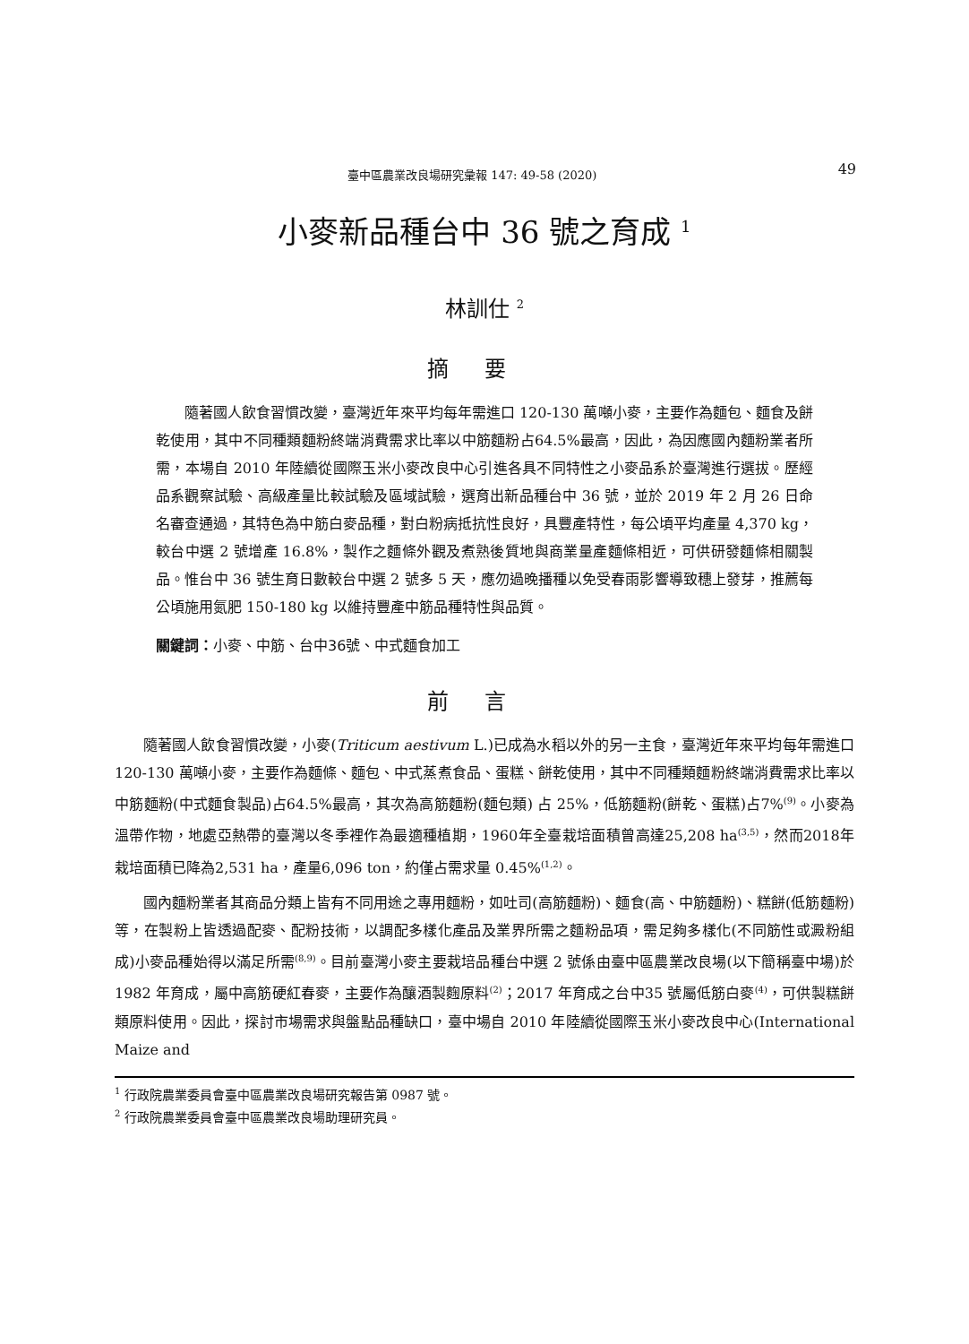臺中區農業改良場研究彙報 147: 49-58 (2020) 49
小麥新品種台中 36 號之育成 <sup>1</sup>
林訓仕 <sup>2</sup>
摘要
隨著國人飲食習慣改變，臺灣近年來平均每年需進口 120-130 萬噸小麥，主要作為麵包、麵食及餅乾使用，其中不同種類麵粉終端消費需求比率以中筋麵粉占64.5%最高，因此，為因應國內麵粉業者所需，本場自 2010 年陸續從國際玉米小麥改良中心引進各具不同特性之小麥品系於臺灣進行選拔。歷經品系觀察試驗、高級產量比較試驗及區域試驗，選育出新品種台中 36 號，並於 2019 年 2 月 26 日命名審查通過，其特色為中筋白麥品種，對白粉病抵抗性良好，具豐產特性，每公頃平均產量 4,370 kg，較台中選 2 號增產 16.8%，製作之麵條外觀及煮熟後質地與商業量產麵條相近，可供研發麵條相關製品。惟台中 36 號生育日數較台中選 2 號多 5 天，應勿過晚播種以免受春雨影響導致穗上發芽，推薦每公頃施用氮肥 150-180 kg 以維持豐產中筋品種特性與品質。
關鍵詞：小麥、中筋、台中36號、中式麵食加工
前言
隨著國人飲食習慣改變，小麥(Triticum aestivum L.)已成為水稻以外的另一主食，臺灣近年來平均每年需進口 120-130 萬噸小麥，主要作為麵條、麵包、中式蒸煮食品、蛋糕、餅乾使用，其中不同種類麵粉終端消費需求比率以中筋麵粉(中式麵食製品)占64.5%最高，其次為高筋麵粉(麵包類) 占 25%，低筋麵粉(餅乾、蛋糕)占7%<sup>(9)</sup>。小麥為溫帶作物，地處亞熱帶的臺灣以冬季裡作為最適種植期，1960年全臺栽培面積曾高達25,208 ha<sup>(3,5)</sup>，然而2018年栽培面積已降為2,531 ha，產量6,096 ton，約僅占需求量 0.45%<sup>(1,2)</sup>。
國內麵粉業者其商品分類上皆有不同用途之專用麵粉，如吐司(高筋麵粉)、麵食(高、中筋麵粉)、糕餅(低筋麵粉)等，在製粉上皆透過配麥、配粉技術，以調配多樣化產品及業界所需之麵粉品項，需足夠多樣化(不同筋性或澱粉組成)小麥品種始得以滿足所需<sup>(8,9)</sup>。目前臺灣小麥主要栽培品種台中選 2 號係由臺中區農業改良場(以下簡稱臺中場)於1982 年育成，屬中高筋硬紅春麥，主要作為釀酒製麴原料<sup>(2)</sup>；2017 年育成之台中35 號屬低筋白麥<sup>(4)</sup>，可供製糕餅類原料使用。因此，探討市場需求與盤點品種缺口，臺中場自 2010 年陸續從國際玉米小麥改良中心(International Maize and
<sup>1</sup> 行政院農業委員會臺中區農業改良場研究報告第 0987 號。
<sup>2</sup> 行政院農業委員會臺中區農業改良場助理研究員。